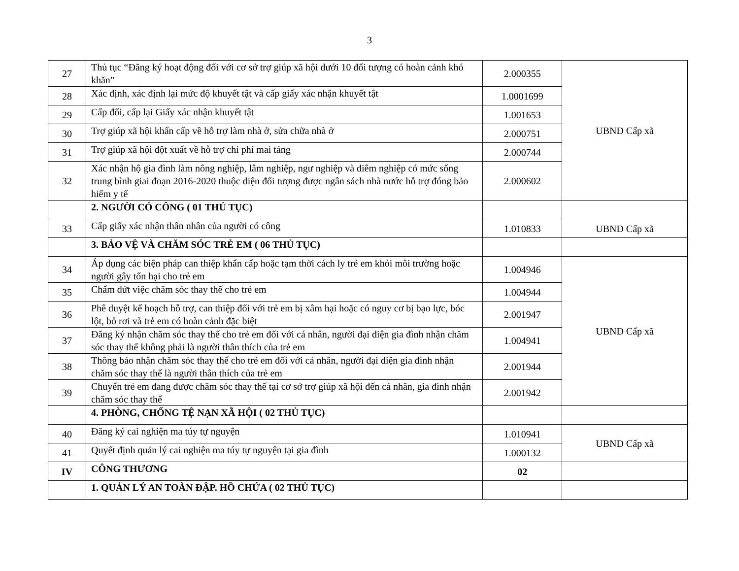3
| 27 | Thủ tục “Đăng ký hoạt động đối với cơ sở trợ giúp xã hội dưới 10 đối tượng có hoàn cảnh khó khăn” | 2.000355 | UBND Cấp xã |
| 28 | Xác định, xác định lại mức độ khuyết tật và cấp giấy xác nhận khuyết tật | 1.0001699 | |
| 29 | Cấp đổi, cấp lại Giấy xác nhận khuyết tật | 1.001653 | |
| 30 | Trợ giúp xã hội khẩn cấp về hỗ trợ làm nhà ở, sửa chữa nhà ở | 2.000751 | |
| 31 | Trợ giúp xã hội đột xuất về hỗ trợ chi phí mai táng | 2.000744 | |
| 32 | Xác nhận hộ gia đình làm nông nghiệp, lâm nghiệp, ngư nghiệp và diêm nghiệp có mức sống trung bình giai đoạn 2016-2020 thuộc diện đối tượng được ngân sách nhà nước hỗ trợ đóng bảo hiểm y tế | 2.000602 | |
| | 2. NGƯỜI CÓ CÔNG ( 01 THỦ TỤC) | | |
| 33 | Cấp giấy xác nhận thân nhân của người có công | 1.010833 | UBND Cấp xã |
| | 3. BẢO VỆ VÀ CHĂM SÓC TRẺ EM ( 06 THỦ TỤC) | | |
| 34 | Áp dụng các biện pháp can thiệp khẩn cấp hoặc tạm thời cách ly trẻ em khỏi môi trường hoặc người gây tổn hại cho trẻ em | 1.004946 | UBND Cấp xã |
| 35 | Chấm dứt việc chăm sóc thay thế cho trẻ em | 1.004944 | |
| 36 | Phê duyệt kế hoạch hỗ trợ, can thiệp đối với trẻ em bị xâm hại hoặc có nguy cơ bị bạo lực, bóc lột, bỏ rơi và trẻ em có hoàn cảnh đặc biệt | 2.001947 | |
| 37 | Đăng ký nhận chăm sóc thay thế cho trẻ em đối với cá nhân, người đại diện gia đình nhận chăm sóc thay thế không phải là người thân thích của trẻ em | 1.004941 | |
| 38 | Thông báo nhận chăm sóc thay thế cho trẻ em đối với cá nhân, người đại diện gia đình nhận chăm sóc thay thế là người thân thích của trẻ em | 2.001944 | |
| 39 | Chuyển trẻ em đang được chăm sóc thay thế tại cơ sở trợ giúp xã hội đến cá nhân, gia đình nhận chăm sóc thay thế | 2.001942 | |
| | 4. PHÒNG, CHỐNG TỆ NẠN XÃ HỘI ( 02 THỦ TỤC) | | |
| 40 | Đăng ký cai nghiện ma túy tự nguyện | 1.010941 | UBND Cấp xã |
| 41 | Quyết định quản lý cai nghiện ma túy tự nguyện tại gia đình | 1.000132 | |
| IV | CÔNG THƯƠNG | 02 | |
| | 1. QUẢN LÝ AN TOÀN ĐẬP. HỒ CHỨA ( 02 THỦ TỤC) | | |